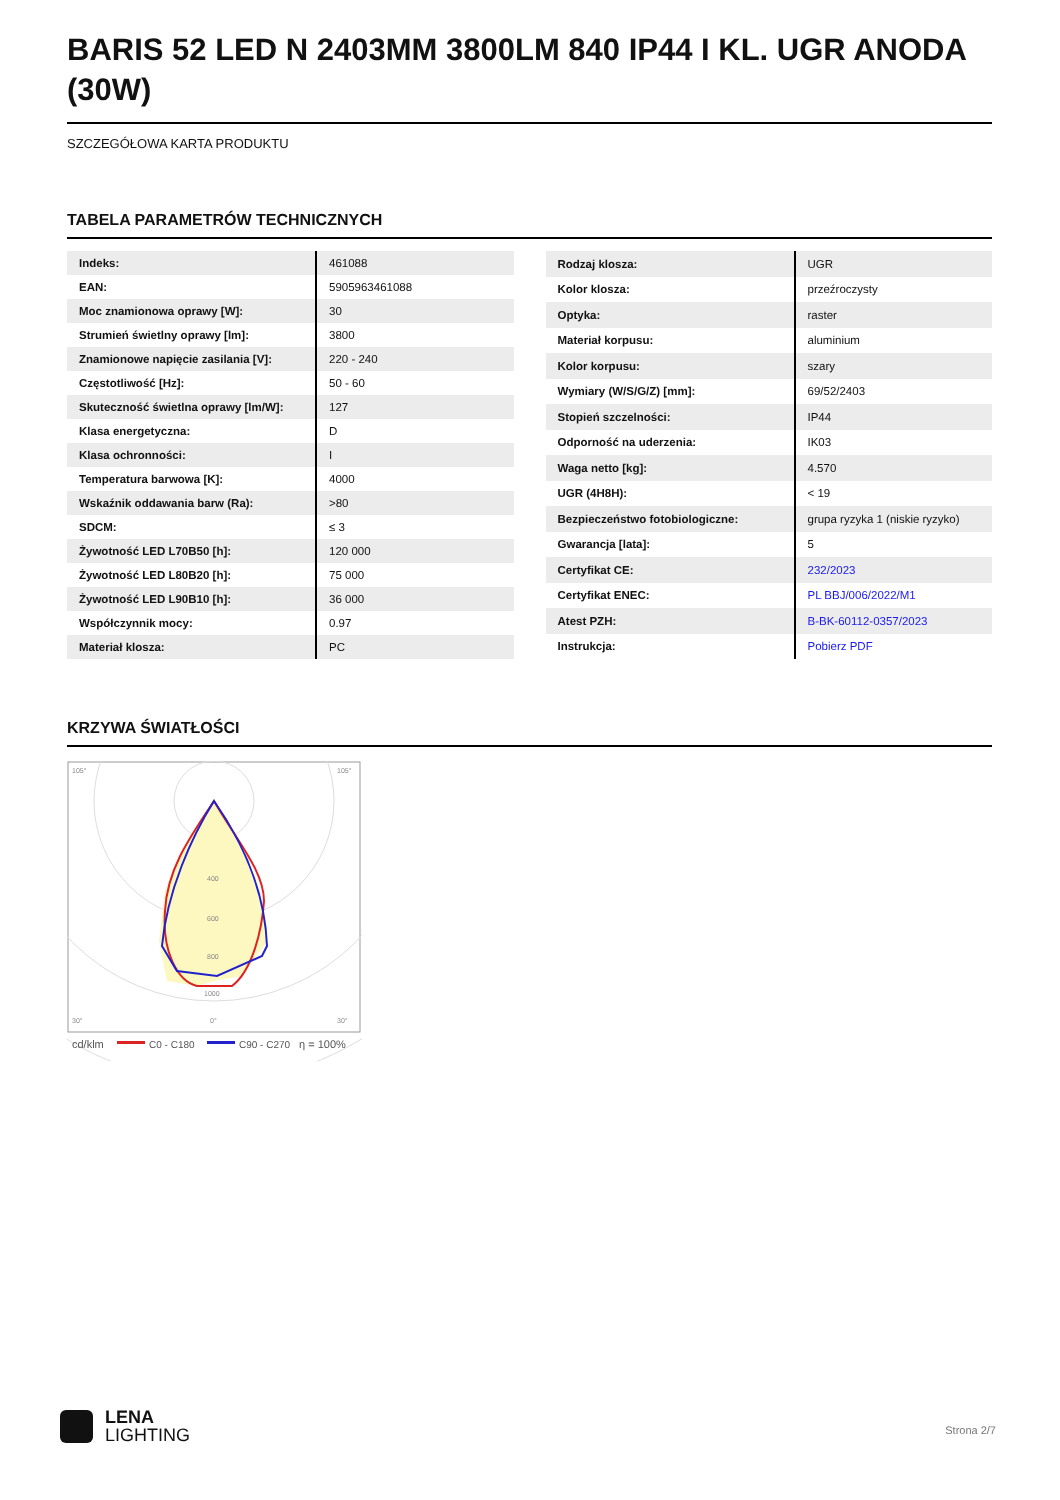BARIS 52 LED N 2403MM 3800LM 840 IP44 I KL. UGR ANODA (30W)
SZCZEGÓŁOWA KARTA PRODUKTU
TABELA PARAMETRÓW TECHNICZNYCH
| Indeks: | 461088 |
| EAN: | 5905963461088 |
| Moc znamionowa oprawy [W]: | 30 |
| Strumień świetlny oprawy [lm]: | 3800 |
| Znamionowe napięcie zasilania [V]: | 220 - 240 |
| Częstotliwość [Hz]: | 50 - 60 |
| Skuteczność świetlna oprawy [lm/W]: | 127 |
| Klasa energetyczna: | D |
| Klasa ochronności: | I |
| Temperatura barwowa [K]: | 4000 |
| Wskaźnik oddawania barw (Ra): | >80 |
| SDCM: | ≤ 3 |
| Żywotność LED L70B50 [h]: | 120 000 |
| Żywotność LED L80B20 [h]: | 75 000 |
| Żywotność LED L90B10 [h]: | 36 000 |
| Współczynnik mocy: | 0.97 |
| Materiał klosza: | PC |
| Rodzaj klosza: | UGR |
| Kolor klosza: | przeźroczysty |
| Optyka: | raster |
| Materiał korpusu: | aluminium |
| Kolor korpusu: | szary |
| Wymiary (W/S/G/Z) [mm]: | 69/52/2403 |
| Stopień szczelności: | IP44 |
| Odporność na uderzenia: | IK03 |
| Waga netto [kg]: | 4.570 |
| UGR (4H8H): | < 19 |
| Bezpieczeństwo fotobiologiczne: | grupa ryzyka 1 (niskie ryzyko) |
| Gwarancja [lata]: | 5 |
| Certyfikat CE: | 232/2023 |
| Certyfikat ENEC: | PL BBJ/006/2022/M1 |
| Atest PZH: | B-BK-60112-0357/2023 |
| Instrukcja: | Pobierz PDF |
KRZYWA ŚWIATŁOŚCI
105°
105°
30°
0°
30°
400
600
800
1000
cd/klm
C0 - C180
C90 - C270
η = 100%
LENA
LIGHTING
Strona 2/7